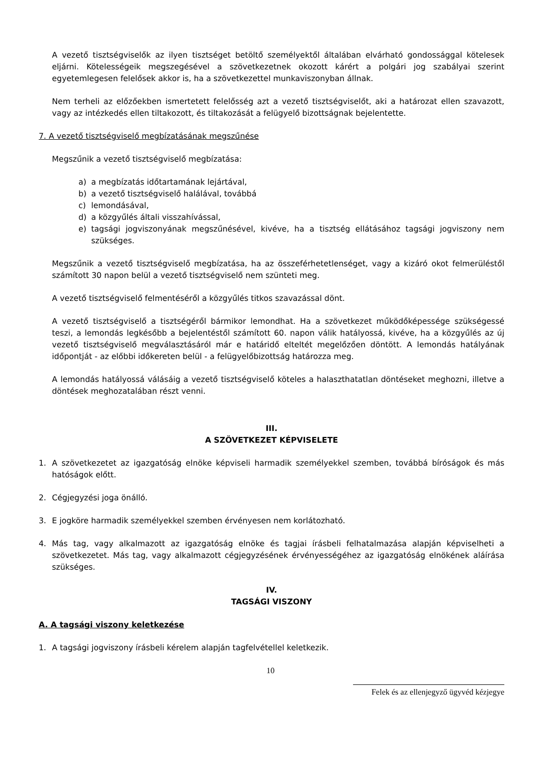A vezető tisztségviselők az ilyen tisztséget betöltő személyektől általában elvárható gondossággal kötelesek eljárni. Kötelességeik megszegésével a szövetkezetnek okozott kárért a polgári jog szabályai szerint egyetemlegesen felelősek akkor is, ha a szövetkezettel munkaviszonyban állnak.
Nem terheli az előzőekben ismertetett felelősség azt a vezető tisztségviselőt, aki a határozat ellen szavazott, vagy az intézkedés ellen tiltakozott, és tiltakozását a felügyelő bizottságnak bejelentette.
7. A vezető tisztségviselő megbízatásának megszűnése
Megszűnik a vezető tisztségviselő megbízatása:
a) a megbízatás időtartamának lejártával,
b) a vezető tisztségviselő halálával, továbbá
c) lemondásával,
d) a közgyűlés általi visszahívással,
e) tagsági jogviszonyának megszűnésével, kivéve, ha a tisztség ellátásához tagsági jogviszony nem szükséges.
Megszűnik a vezető tisztségviselő megbízatása, ha az összeférhetetlenséget, vagy a kizáró okot felmerüléstől számított 30 napon belül a vezető tisztségviselő nem szünteti meg.
A vezető tisztségviselő felmentéséről a közgyűlés titkos szavazással dönt.
A vezető tisztségviselő a tisztségéről bármikor lemondhat. Ha a szövetkezet működőképessége szükségessé teszi, a lemondás legkésőbb a bejelentéstől számított 60. napon válik hatályossá, kivéve, ha a közgyűlés az új vezető tisztségviselő megválasztásáról már e határidő elteltét megelőzően döntött. A lemondás hatályának időpontját - az előbbi időkereten belül - a felügyelőbizottság határozza meg.
A lemondás hatályossá válásáig a vezető tisztségviselő köteles a halaszthatatlan döntéseket meghozni, illetve a döntések meghozatalában részt venni.
III.
A SZÖVETKEZET KÉPVISELETE
1. A szövetkezetet az igazgatóság elnöke képviseli harmadik személyekkel szemben, továbbá bíróságok és más hatóságok előtt.
2. Cégjegyzési joga önálló.
3. E jogköre harmadik személyekkel szemben érvényesen nem korlátozható.
4. Más tag, vagy alkalmazott az igazgatóság elnöke és tagjai írásbeli felhatalmazása alapján képviselheti a szövetkezetet. Más tag, vagy alkalmazott cégjegyzésének érvényességéhez az igazgatóság elnökének aláírása szükséges.
IV.
TAGSÁGI VISZONY
A. A tagsági viszony keletkezése
1. A tagsági jogviszony írásbeli kérelem alapján tagfelvétellel keletkezik.
10
Felek és az ellenjegyző ügyvéd kézjegye